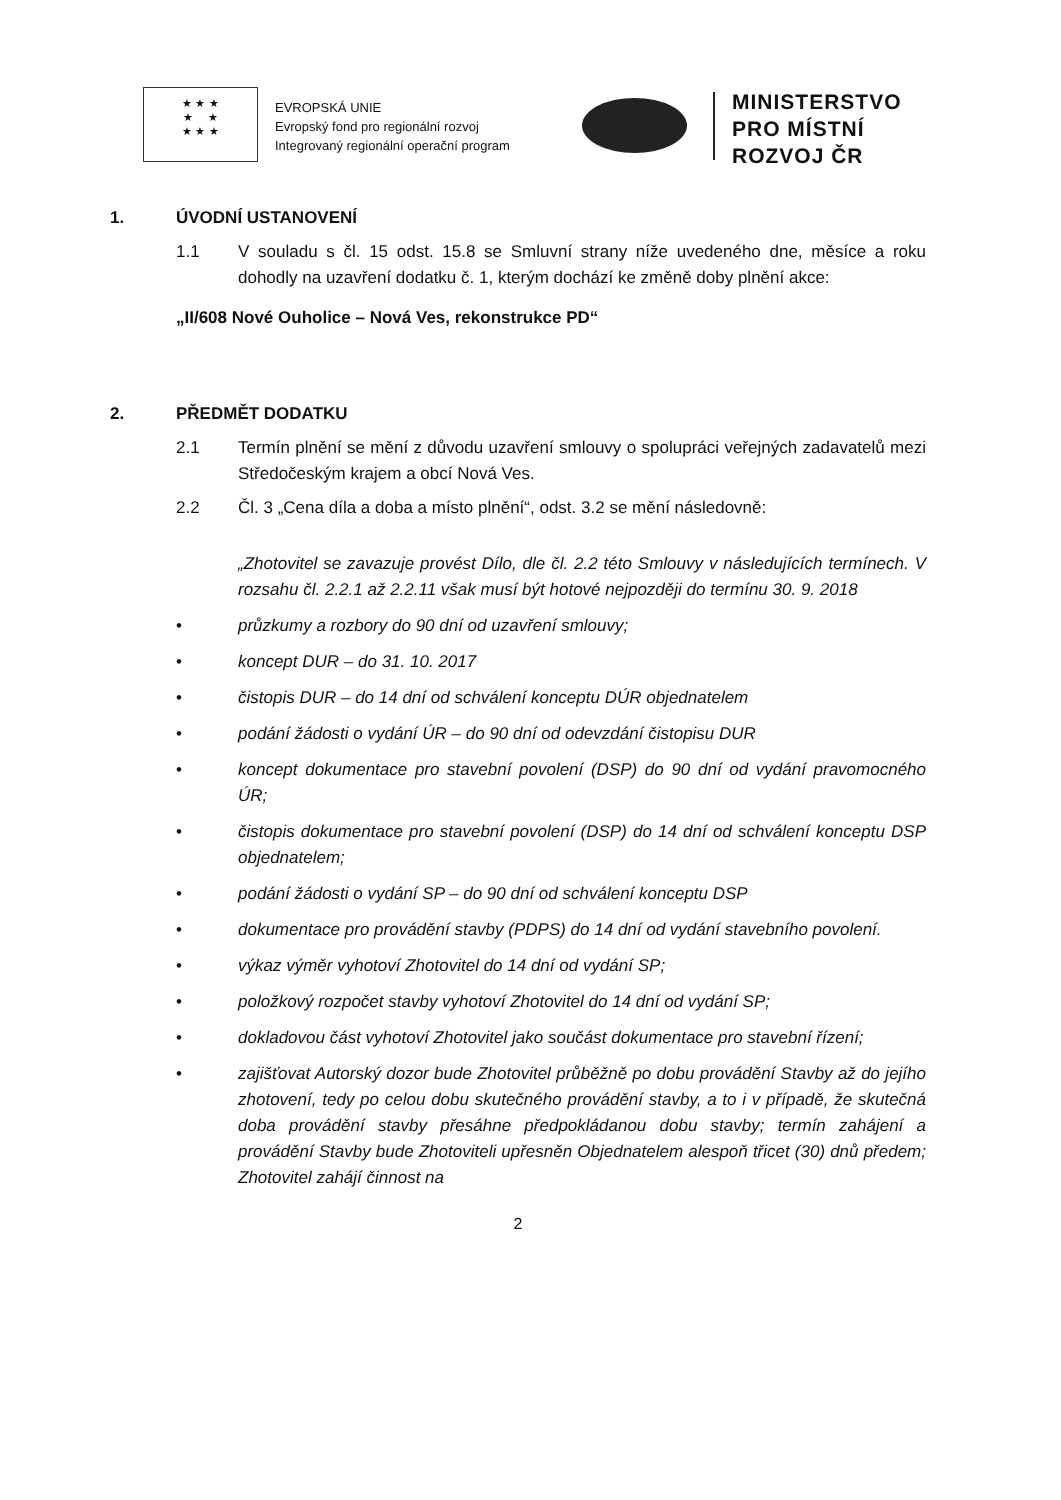★ ★ ★
★ ★
★ ★ ★
EVROPSKÁ UNIE
Evropský fond pro regionální rozvoj
Integrovaný regionální operační program
MINISTERSTVO
PRO MÍSTNÍ
ROZVOJ ČR
1. ÚVODNÍ USTANOVENÍ
1.1 V souladu s čl. 15 odst. 15.8 se Smluvní strany níže uvedeného dne, měsíce a roku dohodly na uzavření dodatku č. 1, kterým dochází ke změně doby plnění akce:
„II/608 Nové Ouholice – Nová Ves, rekonstrukce PD“
2. PŘEDMĚT DODATKU
2.1 Termín plnění se mění z důvodu uzavření smlouvy o spolupráci veřejných zadavatelů mezi Středočeským krajem a obcí Nová Ves.
2.2 Čl. 3 „Cena díla a doba a místo plnění“, odst. 3.2 se mění následovně:
„Zhotovitel se zavazuje provést Dílo, dle čl. 2.2 této Smlouvy v následujících termínech. V rozsahu čl. 2.2.1 až 2.2.11 však musí být hotové nejpozději do termínu 30. 9. 2018
• průzkumy a rozbory do 90 dní od uzavření smlouvy;
• koncept DUR – do 31. 10. 2017
• čistopis DUR – do 14 dní od schválení konceptu DÚR objednatelem
• podání žádosti o vydání ÚR – do 90 dní od odevzdání čistopisu DUR
• koncept dokumentace pro stavební povolení (DSP) do 90 dní od vydání pravomocného ÚR;
• čistopis dokumentace pro stavební povolení (DSP) do 14 dní od schválení konceptu DSP objednatelem;
• podání žádosti o vydání SP – do 90 dní od schválení konceptu DSP
• dokumentace pro provádění stavby (PDPS) do 14 dní od vydání stavebního povolení.
• výkaz výměr vyhotoví Zhotovitel do 14 dní od vydání SP;
• položkový rozpočet stavby vyhotoví Zhotovitel do 14 dní od vydání SP;
• dokladovou část vyhotoví Zhotovitel jako součást dokumentace pro stavební řízení;
• zajišťovat Autorský dozor bude Zhotovitel průběžně po dobu provádění Stavby až do jejího zhotovení, tedy po celou dobu skutečného provádění stavby, a to i v případě, že skutečná doba provádění stavby přesáhne předpokládanou dobu stavby; termín zahájení a provádění Stavby bude Zhotoviteli upřesněn Objednatelem alespoň třicet (30) dnů předem; Zhotovitel zahájí činnost na
2